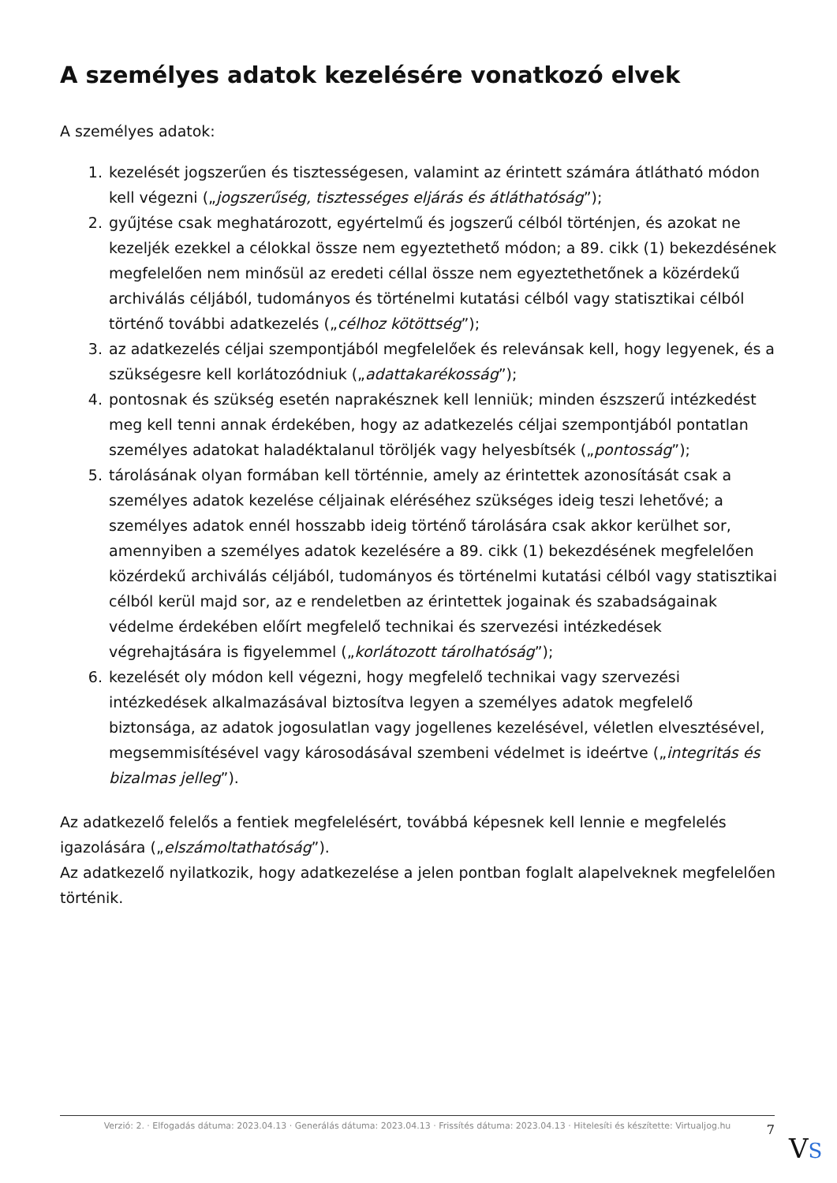A személyes adatok kezelésére vonatkozó elvek
A személyes adatok:
1. kezelését jogszerűen és tisztességesen, valamint az érintett számára átlátható módon kell végezni („jogszerűség, tisztességes eljárás és átláthatóság”);
2. gyűjtése csak meghatározott, egyértelmű és jogszerű célból történjen, és azokat ne kezeljék ezekkel a célokkal össze nem egyeztethető módon; a 89. cikk (1) bekezdésének megfelelően nem minősül az eredeti céllal össze nem egyeztethetőnek a közérdekű archiválás céljából, tudományos és történelmi kutatási célból vagy statisztikai célból történő további adatkezelés („célhoz kötöttség”);
3. az adatkezelés céljai szempontjából megfelelőek és relevánsak kell, hogy legyenek, és a szükségesre kell korlátozódniuk („adattakarékosság”);
4. pontosnak és szükség esetén naprakésznek kell lenniük; minden észszerű intézkedést meg kell tenni annak érdekében, hogy az adatkezelés céljai szempontjából pontatlan személyes adatokat haladéktalanul töröljék vagy helyesbítsék („pontosság”);
5. tárolásának olyan formában kell történnie, amely az érintettek azonosítását csak a személyes adatok kezelése céljainak eléréséhez szükséges ideig teszi lehetővé; a személyes adatok ennél hosszabb ideig történő tárolására csak akkor kerülhet sor, amennyiben a személyes adatok kezelésére a 89. cikk (1) bekezdésének megfelelően közérdekű archiválás céljából, tudományos és történelmi kutatási célból vagy statisztikai célból kerül majd sor, az e rendeletben az érintettek jogainak és szabadságainak védelme érdekében előírt megfelelő technikai és szervezési intézkedések végrehajtására is figyelemmel („korlátozott tárolhatóság”);
6. kezelését oly módon kell végezni, hogy megfelelő technikai vagy szervezési intézkedések alkalmazásával biztosítva legyen a személyes adatok megfelelő biztonsága, az adatok jogosulatlan vagy jogellenes kezelésével, véletlen elvesztésével, megsemmisítésével vagy károsodásával szembeni védelmet is ideértve („integritás és bizalmas jelleg”).
Az adatkezelő felelős a fentiek megfelelésért, továbbá képesnek kell lennie e megfelelés igazolására („elszámoltathatóság”).
Az adatkezelő nyilatkozik, hogy adatkezelése a jelen pontban foglalt alapelveknek megfelelően történik.
Verzió: 2. · Elfogadás dátuma: 2023.04.13 · Generálás dátuma: 2023.04.13 · Frissítés dátuma: 2023.04.13 · Hitelesíti és készítette: Virtualjog.hu
7
VS